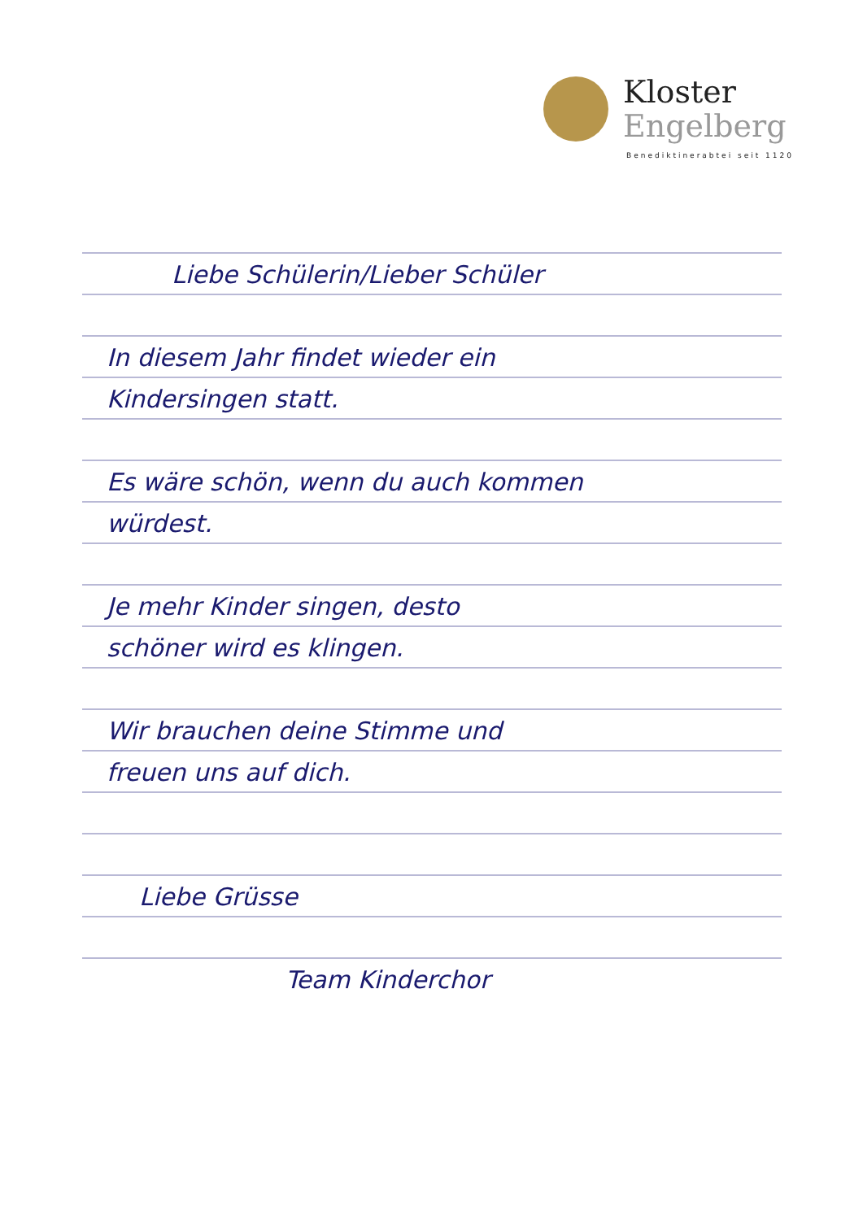Kloster
Engelberg
Benediktinerabtei seit 1120
Liebe Schülerin/Lieber Schüler
In diesem Jahr findet wieder ein
Kindersingen statt.
Es wäre schön, wenn du auch kommen
würdest.
Je mehr Kinder singen, desto
schöner wird es klingen.
Wir brauchen deine Stimme und
freuen uns auf dich.
Liebe Grüsse
Team Kinderchor